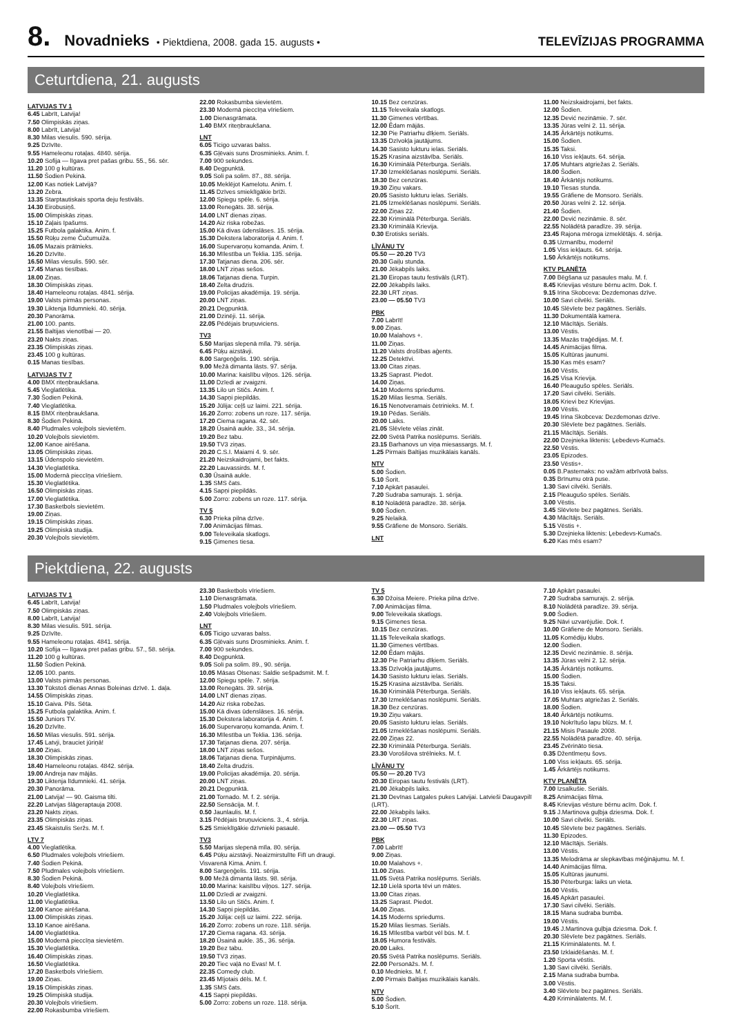8. Novadnieks • Piektdiena, 2008. gada 15. augusts • TELEVĪZIJAS PROGRAMMA
Ceturtdiena, 21. augusts
LATVIJAS TV 1
6.45 Labrīt, Latvija!
7.50 Olimpiskās ziņas.
8.00 Labrīt, Latvija!
8.30 Milas viesulis. 590. sērija.
9.25 Dzīvīte.
9.55 Hameleonu rotaļas. 4840. sērija.
10.20 Sofija — līgava pret pašas gribu. 55., 56. sēr.
11.20 100 g kultūras.
11.50 Šodien Pekinā.
12.00 Kas notiek Latvijā?
13.20 Zebra.
13.35 Starptautiskais sporta deju festivāls.
14.30 Eirobusiņš.
15.00 Olimpiskās ziņas.
15.10 Zaļais īpašums.
15.25 Futbola galaktika. Anim. f.
15.50 Rūķu zeme Čučumuiža.
16.05 Mazais prātnieks.
16.20 Dzīvīte.
16.50 Milas viesulis. 590. sēr.
17.45 Manas tiesības.
18.00 Ziņas.
18.30 Olimpiskās ziņas.
18.40 Hameleonu rotaļas. 4841. sērija.
19.00 Valsts pirmās personas.
19.30 Liktenja līdumnieki. 40. sērija.
20.30 Panorāma.
21.00 100. pants.
21.55 Baltijas vienotībai — 20.
23.20 Nakts ziņas.
23.35 Olimpiskās ziņas.
23.45 100 g kultūras.
0.15 Manas tiesības.
LATVIJAS TV 7
4.00 BMX riteņbraukšana.
5.45 Vieglatlētika.
7.30 Šodien Pekinā.
7.40 Vieglatlētika.
8.15 BMX riteņbraukšana.
8.30 Šodien Pekinā.
8.40 Pludmales volejbols sievietēm.
10.20 Volejbols sievietēm.
12.00 Kanoe airēšana.
13.05 Olimpiskās ziņas.
13.15 Ūdenspolo sievietēm.
14.30 Vieglatlētika.
15.00 Modernā pieccīņa vīriešiem.
15.30 Vieglatlētika.
16.50 Olimpiskās ziņas.
17.00 Vieglatlētika.
17.30 Basketbols sievietēm.
19.00 Ziņas.
19.15 Olimpiskās ziņas.
19.25 Olimpiskā studija.
20.30 Volejbols sievietēm.
22.00 Rokasbumba sievietēm.
23.30 Modernā pieccīņa vīriešiem.
1.00 Dienasgrāmata.
1.40 BMX riteņbraukšana.
LNT
6.05 Ticigo uzvaras balss.
6.35 Gļēvais suns Drosminieks. Anim. f.
7.00 900 sekundes.
8.40 Degpunktā.
9.05 Soli pa solim. 87., 88. sērija.
10.05 Meklējot Kamelotu. Anim. f.
11.45 Dzīves smieklīgākie brīži.
12.00 Spiegu spēle. 6. sērija.
13.00 Renegāts. 38. sērija.
14.00 LNT dienas ziņas.
14.20 Aiz riska robežas.
15.00 Kā divas ūdenslāses. 15. sērija.
15.30 Dekstera laboratorija 4. Anim. f.
16.00 Supervaroņu komanda. Anim. f.
16.30 Mīlestība un Teklia. 135. sērija.
17.30 Tatjanas diena. 206. sēr.
18.00 LNT ziņas sešos.
18.06 Tatjanas diena. Turpin.
18.40 Zelta drudzis.
19.00 Policijas akadēmija. 19. sērija.
20.00 LNT ziņas.
20.21 Degpunktā.
21.00 Dzinēji. 11. sērija.
22.05 Pēdējais bruņuviciens.
TV3
5.50 Marijas slepenā mīla. 79. sērija.
6.45 Pūķu aizstāvji.
8.00 Sargeņģelis. 190. sērija.
9.00 Mežā dimanta lāsts. 97. sērija.
10.00 Marina: kaislību viļņos. 126. sērija.
11.00 Dzīedi ar zvaigzni.
13.35 Lilo un Stičs. Anim. f.
14.30 Sapņi piepildās.
15.20 Jūlija: ceļš uz laimi. 221. sērija.
16.20 Zorro: zobens un roze. 117. sērija.
17.20 Ciema ragana. 42. sēr.
18.20 Ūsainā aukle. 33., 34. sērija.
19.20 Bez tabu.
19.50 TV3 ziņas.
20.20 C.S.I. Maiami 4. 9. sēr.
21.20 Neizskaidrojami, bet fakts.
22.20 Lauvassirds. M. f.
0.30 Ūsainā aukle.
1.35 SMS čats.
4.15 Sapņi piepildās.
5.00 Zorro: zobens un roze. 117. sērija.
TV 5
6.30 Prieka pilna dzīve.
7.00 Animācijas filmas.
9.00 Televeikala skatlogs.
9.15 Ģimenes tiesa.
10.15 Bez cenzūras.
11.15 Televeikala skatlogs.
11.30 Ģimenes vērtības.
12.00 Ēdam mājās.
12.30 Pie Patriarhu dīķiem. Seriāls.
13.35 Dzīvokļa jautājums.
14.30 Sasisto lukturu ielas. Seriāls.
15.25 Krasina aizstāvība. Seriāls.
16.30 Kriminālā Pēterburga. Seriāls.
17.30 Izmeklēšanas noslēpumi. Seriāls.
18.30 Bez cenzūras.
19.30 Ziņu vakars.
20.05 Sasisto lukturu ielas. Seriāls.
21.05 Izmeklēšanas noslēpumi. Seriāls.
22.00 Ziņas 22.
22.30 Kriminālā Pēterburga. Seriāls.
23.30 Kriminālā Krievija.
0.30 Erotisks seriāls.
LĪVĀNU TV
05.50 — 20.20 TV3
20.30 Gaiļu stunda.
21.00 Jēkabpils laiks.
21.30 Eiropas tautu festivāls (LRT).
22.00 Jēkabpils laiks.
22.30 LRT ziņas.
23.00 — 05.50 TV3
PBK
7.00 Labrīt!
9.00 Ziņas.
10.00 Malahovs +.
11.00 Ziņas.
11.20 Valsts drošības aģents.
12.25 Detektīvi.
13.00 Citas ziņas.
13.25 Saprast. Piedot.
14.00 Ziņas.
14.10 Moderns spriedums.
15.20 Milas liesma. Seriāls.
16.15 Nenotveramais četrinieks. M. f.
19.10 Pēdas. Seriāls.
20.00 Laiks.
21.05 Slēvīete vēlas zināt.
22.00 Svētā Patrika noslēpums. Seriāls.
23.15 Barhanovs un viņa miesassargs. M. f.
1.25 Pirmais Baltijas muzikālais kanāls.
NTV
5.00 Šodien.
5.10 Šorit.
7.10 Apkārt pasaulei.
7.20 Sudraba samurajs. 1. sērija.
8.10 Nolādētā paradīze. 38. sērija.
9.00 Šodien.
9.25 Nelaikā.
9.55 Grāfiene de Monsoro. Seriāls.
LNT
11.00 Neizskaidrojami, bet fakts.
12.00 Šodien.
12.35 Dević nezināmie. 7. sēr.
13.35 Jūras velni 2. 11. sērija.
14.35 Ārkārtējs notikums.
15.00 Šodien.
15.35 Taksi.
16.10 Viss iekļauts. 64. sērija.
17.05 Muhtars atgriežas 2. Seriāls.
18.00 Šodien.
18.40 Ārkārtējs notikums.
19.10 Tiesas stunda.
19.55 Grāfiene de Monsoro. Seriāls.
20.50 Jūras velni 2. 12. sērija.
21.40 Šodien.
22.00 Dević nezināmie. 8. sēr.
22.55 Nolādētā paradīze. 39. sērija.
23.45 Rajona mēroga izmeklētājs. 4. sērija.
0.35 Uzmanību, moderni!
1.05 Viss iekļauts. 64. sērija.
1.50 Ārkārtējs notikums.
KTV PLANĒTA
7.00 Bēgšana uz pasaules malu. M. f.
8.45 Krievijas vēsture bērnu acīm. Dok. f.
9.15 Irina Skobceva: Dezdemonas dzīve.
10.00 Savi cilvēki. Seriāls.
10.45 Slēvīete bez pagātnes. Seriāls.
11.30 Dokumentālā kamera.
12.10 Mācītājs. Seriāls.
13.00 Vēstis.
13.35 Mazās traģēdijas. M. f.
14.45 Animācijas filma.
15.05 Kultūras jaunumi.
15.30 Kas mēs esam?
16.00 Vēstis.
16.25 Visa Krievija.
16.40 Pleaugušo spēles. Seriāls.
17.20 Savi cilvēki. Seriāls.
18.05 Krievi bez Krievijas.
19.00 Vēstis.
19.45 Irina Skobceva: Dezdemonas dzīve.
20.30 Slēvīete bez pagātnes. Seriāls.
21.15 Mācītājs. Seriāls.
22.00 Dzejnieka liktenis: Ļebedevs-Kumačs.
22.50 Vēstis.
23.05 Epizodes.
23.50 Vēstis+.
0.05 B.Pasternaks: no važām atbrīvotā balss.
0.35 Brīnumu otrā puse.
1.30 Savi cilvēki. Seriāls.
2.15 Pleaugušo spēles. Seriāls.
3.00 Vēstis.
3.45 Slēvīete bez pagātnes. Seriāls.
4.30 Mācītājs. Seriāls.
5.15 Vēstis +.
5.30 Dzejnieka liktenis: Ļebedevs-Kumačs.
6.20 Kas mēs esam?
Piektdiena, 22. augusts
LATVIJAS TV 1
6.45 Labrīt, Latvija!
7.50 Olimpiskās ziņas.
8.00 Labrīt, Latvija!
8.30 Milas viesulis. 591. sērija.
9.25 Dzīvīte.
9.55 Hameleonu rotaļas. 4841. sērija.
10.20 Sofija — līgava pret pašas gribu. 57., 58. sērija.
11.20 100 g kultūras.
11.50 Šodien Pekinā.
12.05 100. pants.
13.00 Valsts pirmās personas.
13.30 Tūkstoš dienas Annas Boleinas dzīvē. 1. daļa.
14.55 Olimpiskās ziņas.
15.10 Gaiva. Pils. Sēta.
15.25 Futbola galaktika. Anim. f.
15.50 Juniors TV.
16.20 Dzīvīte.
16.50 Milas viesulis. 591. sērija.
17.45 Latvji, brauciet jūriņā!
18.00 Ziņas.
18.30 Olimpiskās ziņas.
18.40 Hameleonu rotaļas. 4842. sērija.
19.00 Andreja nav mājās.
19.30 Liktenja līdumnieki. 41. sērija.
20.30 Panorāma.
21.00 Latvija! — 90. Gaisma tilti.
22.20 Latvijas šlāgeraptauja 2008.
23.20 Nakts ziņas.
23.35 Olimpiskās ziņas.
23.45 Skaistulis Seržs. M. f.
LTV 7
4.00 Vieglatlētika.
6.50 Pludmales volejbols vīriešiem.
7.40 Šodien Pekinā.
7.50 Pludmales volejbols vīriešiem.
8.30 Šodien Pekinā.
8.40 Volejbols vīriešiem.
10.20 Vieglatlētika.
11.00 Vieglatlētika.
12.00 Kanoe airēšana.
13.00 Olimpiskās ziņas.
13.10 Kanoe airēšana.
14.00 Vieglatlētika.
15.00 Modernā pieccīņa sievietēm.
15.30 Vieglatlētika.
16.40 Olimpiskās ziņas.
16.50 Vieglatlētika.
17.20 Basketbols vīriešiem.
19.00 Ziņas.
19.15 Olimpiskās ziņas.
19.25 Olimpiskā studija.
20.30 Volejbols vīriešiem.
22.00 Rokasbumba vīriešiem.
23.30 Basketbols vīriešiem.
1.10 Dienasgrāmata.
1.50 Pludmales volejbols vīriešiem.
2.40 Volejbols vīriešiem.
LNT
6.05 Ticigo uzvaras balss.
6.35 Gļēvais suns Drosminieks. Anim. f.
7.00 900 sekundes.
8.40 Degpunktā.
9.05 Soli pa solim. 89., 90. sērija.
10.05 Māsas Olsenas: Saldie sešpadsmit. M. f.
12.00 Spiegu spēle. 7. sērija.
13.00 Renegāts. 39. sērija.
14.00 LNT dienas ziņas.
14.20 Aiz riska robežas.
15.00 Kā divas ūdenslāses. 16. sērija.
15.30 Dekstera laboratorija 4. Anim. f.
16.00 Supervaroņu komanda. Anim. f.
16.30 Mīlestība un Teklia. 136. sērija.
17.30 Tatjanas diena. 207. sērija.
18.00 LNT ziņas sešos.
18.06 Tatjanas diena. Turpinājums.
18.40 Zelta drudzis.
19.00 Policijas akadēmija. 20. sērija.
20.00 LNT ziņas.
20.21 Degpunktā.
21.00 Tornado. M. f. 2. sērija.
22.50 Sensācija. M. f.
0.50 Jaunlaulis. M. f.
3.15 Pēdējais bruņuviciens. 3., 4. sērija.
5.25 Smieklīgākie dzīvnieki pasaulē.
TV3
5.50 Marijas slepenā mīla. 80. sērija.
6.45 Pūķu aizstāvji. Neaizmirstulīte Fifī un draugi. Visvarenā Kima. Anim. f.
8.00 Sargeņģelis. 191. sērija.
9.00 Mežā dimanta lāsts. 98. sērija.
10.00 Marina: kaislību viļņos. 127. sērija.
11.00 Dzīedi ar zvaigzni.
13.50 Lilo un Stičs. Anim. f.
14.30 Sapņi piepildās.
15.20 Jūlija: ceļš uz laimi. 222. sērija.
16.20 Zorro: zobens un roze. 118. sērija.
17.20 Ciema ragana. 43. sērija.
18.20 Ūsainā aukle. 35., 36. sērija.
19.20 Bez tabu.
19.50 TV3 ziņas.
20.20 Tiec vaļā no Evas! M. f.
22.35 Comedy club.
23.45 Mījotais dēls. M. f.
1.35 SMS čats.
4.15 Sapņi piepildās.
5.00 Zorro: zobens un roze. 118. sērija.
TV 5
6.30 Džoisa Meiere. Prieka pilna dzīve.
7.00 Animācijas filma.
9.00 Televeikala skatlogs.
9.15 Ģimenes tiesa.
10.15 Bez cenzūras.
11.15 Televeikala skatlogs.
11.30 Ģimenes vērtības.
12.00 Ēdam mājās.
12.30 Pie Patriarhu dīķiem. Seriāls.
13.35 Dzīvokļa jautājums.
14.30 Sasisto lukturu ielas. Seriāls.
15.25 Krasina aizstāvība. Seriāls.
16.30 Kriminālā Pēterburga. Seriāls.
17.30 Izmeklēšanas noslēpumi. Seriāls.
18.30 Bez cenzūras.
19.30 Ziņu vakars.
20.05 Sasisto lukturu ielas. Seriāls.
21.05 Izmeklēšanas noslēpumi. Seriāls.
22.00 Ziņas 22.
22.30 Kriminālā Pēterburga. Seriāls.
23.30 Vorošilova strēlnieks. M. f.
LĪVĀNU TV
05.50 — 20.20 TV3
20.30 Eiropas tautu festivāls (LRT).
21.00 Jēkabpils laiks.
21.30 Devīnas Latgales pukes Latvijai. Latvieši Daugavpilī (LRT).
22.00 Jēkabpils laiks.
22.30 LRT ziņas.
23.00 — 05.50 TV3
PBK
7.00 Labrīt!
9.00 Ziņas.
10.00 Malahovs +.
11.00 Ziņas.
11.05 Svētā Patrika noslēpums. Seriāls.
12.10 Lielā sporta tēvi un mātes.
13.00 Citas ziņas.
13.25 Saprast. Piedot.
14.00 Ziņas.
14.15 Moderns spriedums.
15.20 Milas liesmas. Seriāls.
16.15 Mīlestība varbūt vēl būs. M. f.
18.05 Humora festivāls.
20.00 Laiks.
20.55 Svētā Patrika noslēpums. Seriāls.
22.00 Personāžs. M. f.
0.10 Mednieks. M. f.
2.00 Pirmais Baltijas muzikālais kanāls.
NTV
5.00 Šodien.
5.10 Šorīt.
7.10 Apkārt pasaulei.
7.20 Sudraba samurajs. 2. sērija.
8.10 Nolādētā paradīze. 39. sērija.
9.00 Šodien.
9.25 Nāvi uzvarējušie. Dok. f.
10.00 Grāfiene de Monsoro. Seriāls.
11.05 Komēdiju klubs.
12.00 Šodien.
12.35 Dević nezināmie. 8. sērija.
13.35 Jūras velni 2. 12. sērija.
14.35 Ārkārtējs notikums.
15.00 Šodien.
15.35 Taksi.
16.10 Viss iekļauts. 65. sērija.
17.05 Muhtars atgriežas 2. Seriāls.
18.00 Šodien.
18.40 Ārkārtējs notikums.
19.10 Nokrītušo lapu blūzs. M. f.
21.15 Misis Pasaule 2008.
22.55 Nolādētā paradīze. 40. sērija.
23.45 Zvērināto tiesa.
0.35 Džentlmeņu šovs.
1.00 Viss iekļauts. 65. sērija.
1.45 Ārkārtējs notikums.
KTV PLANĒTA
7.00 Izsalkušie. Seriāls.
8.25 Animācijas filma.
8.45 Krievijas vēsture bērnu acīm. Dok. f.
9.15 J.Martinova guļbja dziesma. Dok. f.
10.00 Savi cilvēki. Seriāls.
10.45 Slēvīete bez pagātnes. Seriāls.
11.30 Epizodes.
12.10 Mācītājs. Seriāls.
13.00 Vēstis.
13.35 Melodrāma ar slepkavības mēģinājumu. M. f.
14.40 Animācijas filma.
15.05 Kultūras jaunumi.
15.30 Pēterburga: laiks un vieta.
16.00 Vēstis.
16.45 Apkārt pasaulei.
17.30 Savi cilvēki. Seriāls.
18.15 Mana sudraba bumba.
19.00 Vēstis.
19.45 J.Martinova guļbja dziesma. Dok. f.
20.30 Slēvīete bez pagātnes. Seriāls.
21.15 Kriminālatents. M. f.
23.50 Izklaidēšanās. M. f.
1.20 Sporta vēstis.
1.30 Savi cilvēki. Seriāls.
2.15 Mana sudraba bumba.
3.00 Vēstis.
3.40 Slēvīete bez pagātnes. Seriāls.
4.20 Kriminālatents. M. f.